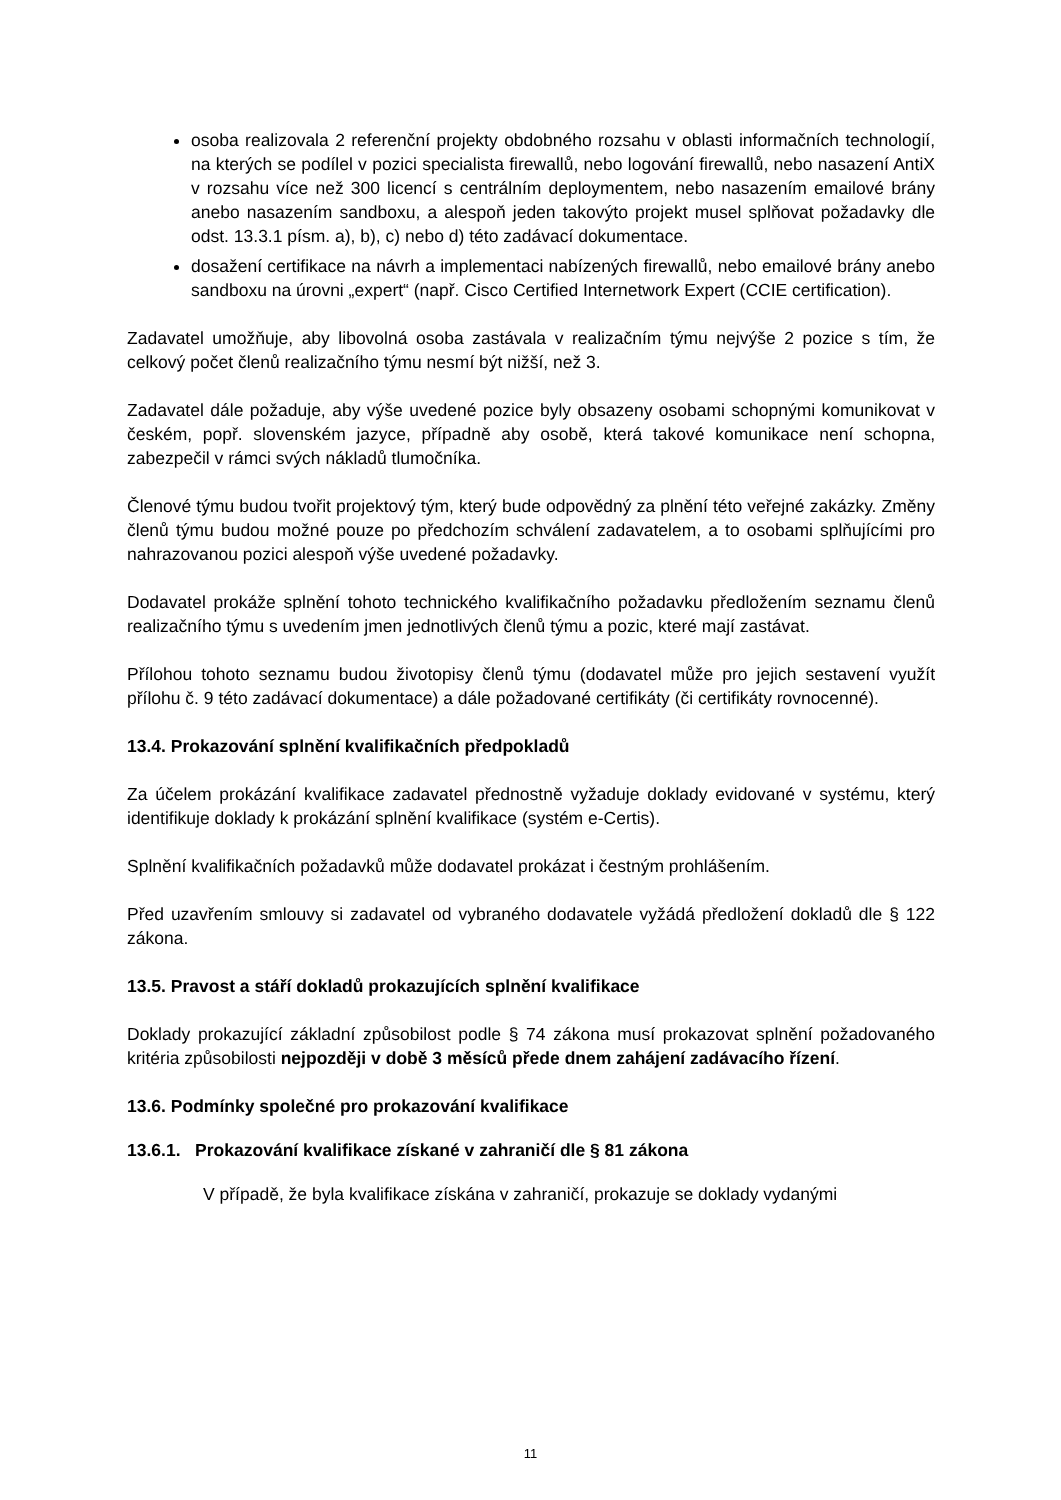osoba realizovala 2 referenční projekty obdobného rozsahu v oblasti informačních technologií, na kterých se podílel v pozici specialista firewallů, nebo logování firewallů, nebo nasazení AntiX v rozsahu více než 300 licencí s centrálním deploymentem, nebo nasazením emailové brány anebo nasazením sandboxu, a alespoň jeden takovýto projekt musel splňovat požadavky dle odst. 13.3.1 písm. a), b), c) nebo d) této zadávací dokumentace.
dosažení certifikace na návrh a implementaci nabízených firewallů, nebo emailové brány anebo sandboxu na úrovni „expert“ (např. Cisco Certified Internetwork Expert (CCIE certification).
Zadavatel umožňuje, aby libovolná osoba zastávala v realizačním týmu nejvýše 2 pozice s tím, že celkový počet členů realizačního týmu nesmí být nižší, než 3.
Zadavatel dále požaduje, aby výše uvedené pozice byly obsazeny osobami schopnými komunikovat v českém, popř. slovenském jazyce, případně aby osobě, která takové komunikace není schopna, zabezpečil v rámci svých nákladů tlumočníka.
Členové týmu budou tvořit projektový tým, který bude odpovědný za plnění této veřejné zakázky. Změny členů týmu budou možné pouze po předchozím schválení zadavatelem, a to osobami splňujícími pro nahrazovanou pozici alespoň výše uvedené požadavky.
Dodavatel prokáže splnění tohoto technického kvalifikačního požadavku předložením seznamu členů realizačního týmu s uvedením jmen jednotlivých členů týmu a pozic, které mají zastávat.
Přílohou tohoto seznamu budou životopisy členů týmu (dodavatel může pro jejich sestavení využít přílohu č. 9 této zadávací dokumentace) a dále požadované certifikáty (či certifikáty rovnocenné).
13.4. Prokazování splnění kvalifikačních předpokladů
Za účelem prokázání kvalifikace zadavatel přednostně vyžaduje doklady evidované v systému, který identifikuje doklady k prokázání splnění kvalifikace (systém e-Certis).
Splnění kvalifikačních požadavků může dodavatel prokázat i čestným prohlášením.
Před uzavřením smlouvy si zadavatel od vybraného dodavatele vyžádá předložení dokladů dle § 122 zákona.
13.5. Pravost a stáří dokladů prokazujících splnění kvalifikace
Doklady prokazující základní způsobilost podle § 74 zákona musí prokazovat splnění požadovaného kritéria způsobilosti nejpozději v době 3 měsíců přede dnem zahájení zadávacího řízení.
13.6. Podmínky společné pro prokazování kvalifikace
13.6.1. Prokazování kvalifikace získané v zahraničí dle § 81 zákona
V případě, že byla kvalifikace získána v zahraničí, prokazuje se doklady vydanými
11